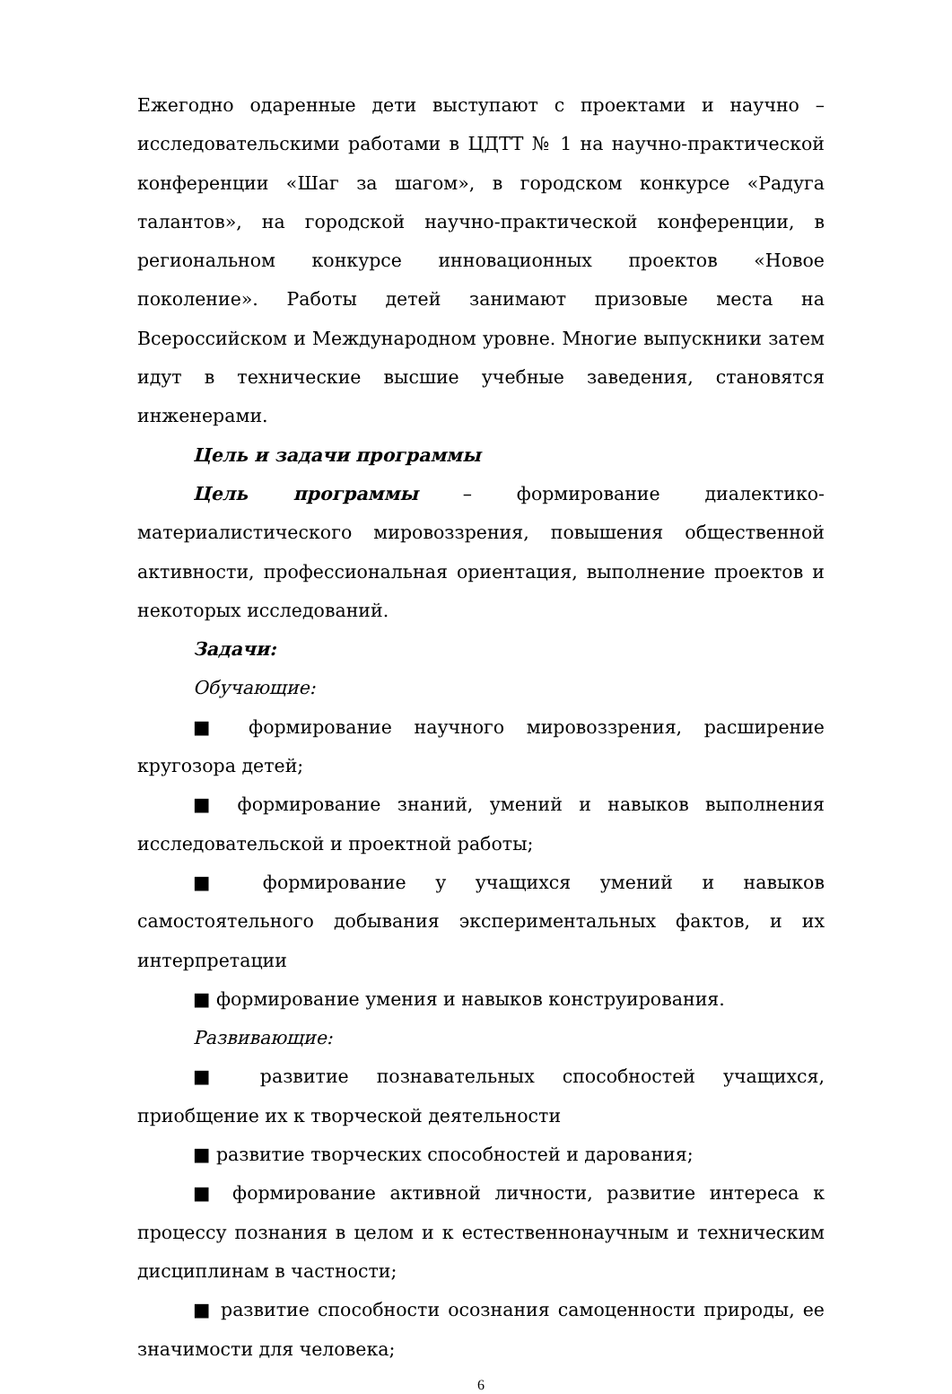Ежегодно одаренные дети выступают с проектами и научно – исследовательскими работами в ЦДТТ № 1 на научно-практической конференции «Шаг за шагом», в городском конкурсе «Радуга талантов», на городской научно-практической конференции, в региональном конкурсе инновационных проектов «Новое поколение». Работы детей занимают призовые места на Всероссийском и Международном уровне. Многие выпускники затем идут в технические высшие учебные заведения, становятся инженерами.
Цель и задачи программы
Цель программы – формирование диалектико-материалистического мировоззрения, повышения общественной активности, профессиональная ориентация, выполнение проектов и некоторых исследований.
Задачи:
Обучающие:
■ формирование научного мировоззрения, расширение кругозора детей;
■ формирование знаний, умений и навыков выполнения исследовательской и проектной работы;
■ формирование у учащихся умений и навыков самостоятельного добывания экспериментальных фактов, и их интерпретации
■ формирование умения и навыков конструирования.
Развивающие:
■ развитие познавательных способностей учащихся, приобщение их к творческой деятельности
■ развитие творческих способностей и дарования;
■ формирование активной личности, развитие интереса к процессу познания в целом и к естественнонаучным и техническим дисциплинам в частности;
■ развитие способности осознания самоценности природы, ее значимости для человека;
6